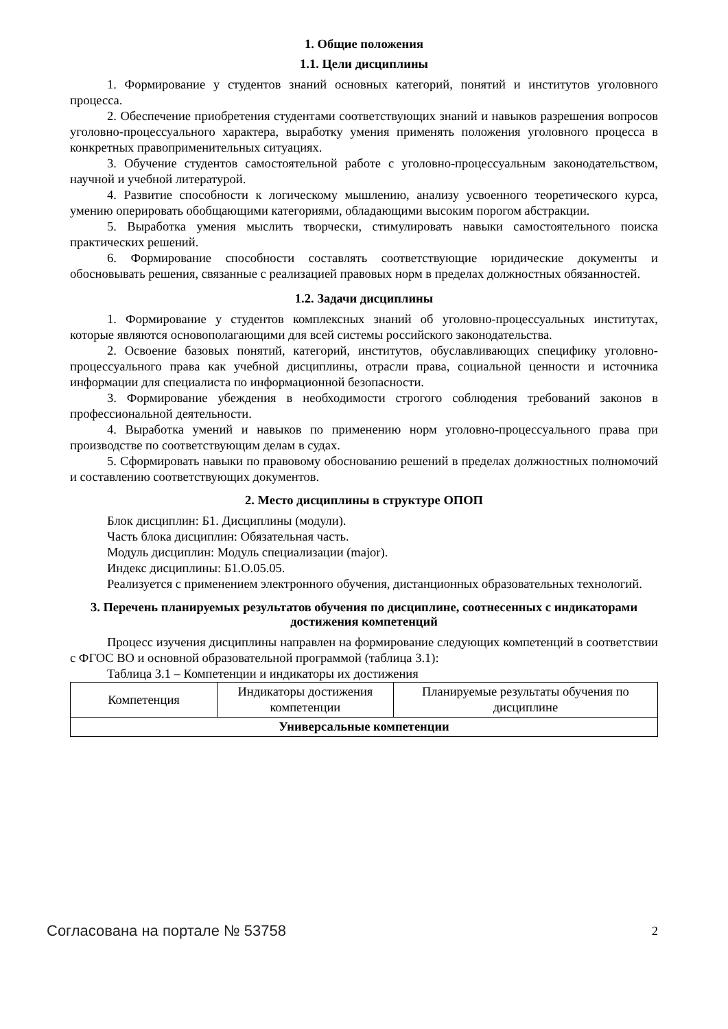1. Общие положения
1.1. Цели дисциплины
1. Формирование у студентов знаний основных категорий, понятий и институтов уголовного процесса.
2. Обеспечение приобретения студентами соответствующих знаний и навыков разрешения вопросов уголовно-процессуального характера, выработку умения применять положения уголовного процесса в конкретных правоприменительных ситуациях.
3. Обучение студентов самостоятельной работе с уголовно-процессуальным законодательством, научной и учебной литературой.
4. Развитие способности к логическому мышлению, анализу усвоенного теоретического курса, умению оперировать обобщающими категориями, обладающими высоким порогом абстракции.
5. Выработка умения мыслить творчески, стимулировать навыки самостоятельного поиска практических решений.
6. Формирование способности составлять соответствующие юридические документы и обосновывать решения, связанные с реализацией правовых норм в пределах должностных обязанностей.
1.2. Задачи дисциплины
1. Формирование у студентов комплексных знаний об уголовно-процессуальных институтах, которые являются основополагающими для всей системы российского законодательства.
2. Освоение базовых понятий, категорий, институтов, обуславливающих специфику уголовно-процессуального права как учебной дисциплины, отрасли права, социальной ценности и источника информации для специалиста по информационной безопасности.
3. Формирование убеждения в необходимости строгого соблюдения требований законов в профессиональной деятельности.
4. Выработка умений и навыков по применению норм уголовно-процессуального права при производстве по соответствующим делам в судах.
5. Сформировать навыки по правовому обоснованию решений в пределах должностных полномочий и составлению соответствующих документов.
2. Место дисциплины в структуре ОПОП
Блок дисциплин: Б1. Дисциплины (модули).
Часть блока дисциплин: Обязательная часть.
Модуль дисциплин: Модуль специализации (major).
Индекс дисциплины: Б1.О.05.05.
Реализуется с применением электронного обучения, дистанционных образовательных технологий.
3. Перечень планируемых результатов обучения по дисциплине, соотнесенных с индикаторами достижения компетенций
Процесс изучения дисциплины направлен на формирование следующих компетенций в соответствии с ФГОС ВО и основной образовательной программой (таблица 3.1):
Таблица 3.1 – Компетенции и индикаторы их достижения
| Компетенция | Индикаторы достижения компетенции | Планируемые результаты обучения по дисциплине |
| --- | --- | --- |
| Универсальные компетенции | | |
Согласована на портале № 53758 2